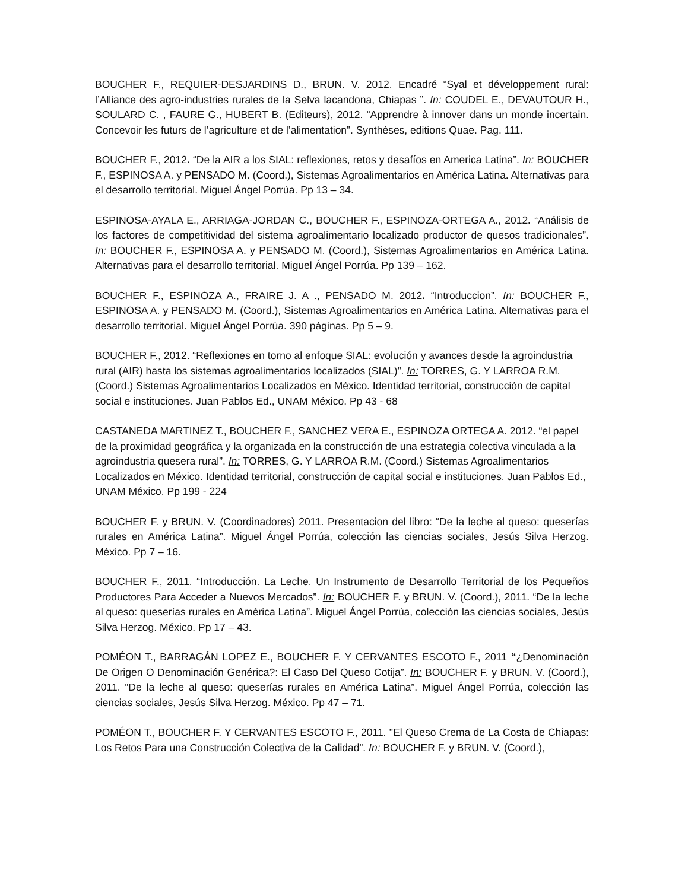BOUCHER F., REQUIER-DESJARDINS D., BRUN. V. 2012. Encadré “Syal et développement rural: l’Alliance des agro-industries rurales de la Selva lacandona, Chiapas ”. In: COUDEL E., DEVAUTOUR H., SOULARD C. , FAURE G., HUBERT B. (Editeurs), 2012. “Apprendre à innover dans un monde incertain. Concevoir les futurs de l’agriculture et de l’alimentation”. Synthèses, editions Quae. Pag. 111.
BOUCHER F., 2012. “De la AIR a los SIAL: reflexiones, retos y desafíos en America Latina”. In: BOUCHER F., ESPINOSA A. y PENSADO M. (Coord.), Sistemas Agroalimentarios en América Latina. Alternativas para el desarrollo territorial. Miguel Ángel Porrúa. Pp 13 – 34.
ESPINOSA-AYALA E., ARRIAGA-JORDAN C., BOUCHER F., ESPINOZA-ORTEGA A., 2012. “Análisis de los factores de competitividad del sistema agroalimentario localizado productor de quesos tradicionales”. In: BOUCHER F., ESPINOSA A. y PENSADO M. (Coord.), Sistemas Agroalimentarios en América Latina. Alternativas para el desarrollo territorial. Miguel Ángel Porrúa. Pp 139 – 162.
BOUCHER F., ESPINOZA A., FRAIRE J. A ., PENSADO M. 2012. “Introduccion”. In: BOUCHER F., ESPINOSA A. y PENSADO M. (Coord.), Sistemas Agroalimentarios en América Latina. Alternativas para el desarrollo territorial. Miguel Ángel Porrúa. 390 páginas. Pp 5 – 9.
BOUCHER F., 2012. “Reflexiones en torno al enfoque SIAL: evolución y avances desde la agroindustria rural (AIR) hasta los sistemas agroalimentarios localizados (SIAL)”. In: TORRES, G. Y LARROA R.M. (Coord.) Sistemas Agroalimentarios Localizados en México. Identidad territorial, construcción de capital social e instituciones. Juan Pablos Ed., UNAM México. Pp 43 - 68
CASTANEDA MARTINEZ T., BOUCHER F., SANCHEZ VERA E., ESPINOZA ORTEGA A. 2012. “el papel de la proximidad geográfica y la organizada en la construcción de una estrategia colectiva vinculada a la agroindustria quesera rural”. In: TORRES, G. Y LARROA R.M. (Coord.) Sistemas Agroalimentarios Localizados en México. Identidad territorial, construcción de capital social e instituciones. Juan Pablos Ed., UNAM México. Pp 199 - 224
BOUCHER F. y BRUN. V. (Coordinadores) 2011. Presentacion del libro: “De la leche al queso: queserías rurales en América Latina”. Miguel Ángel Porrúa, colección las ciencias sociales, Jesús Silva Herzog. México. Pp 7 – 16.
BOUCHER F., 2011. “Introducción. La Leche. Un Instrumento de Desarrollo Territorial de los Pequeños Productores Para Acceder a Nuevos Mercados”. In: BOUCHER F. y BRUN. V. (Coord.), 2011. “De la leche al queso: queserías rurales en América Latina”. Miguel Ángel Porrúa, colección las ciencias sociales, Jesús Silva Herzog. México. Pp 17 – 43.
POMÉON T., BARRAGÁN LOPEZ E., BOUCHER F. Y CERVANTES ESCOTO F., 2011 “¿Denominación De Origen O Denominación Genérica?: El Caso Del Queso Cotija”. In: BOUCHER F. y BRUN. V. (Coord.), 2011. “De la leche al queso: queserías rurales en América Latina”. Miguel Ángel Porrúa, colección las ciencias sociales, Jesús Silva Herzog. México. Pp 47 – 71.
POMÉON T., BOUCHER F. Y CERVANTES ESCOTO F., 2011. "El Queso Crema de La Costa de Chiapas: Los Retos Para una Construcción Colectiva de la Calidad”. In: BOUCHER F. y BRUN. V. (Coord.),